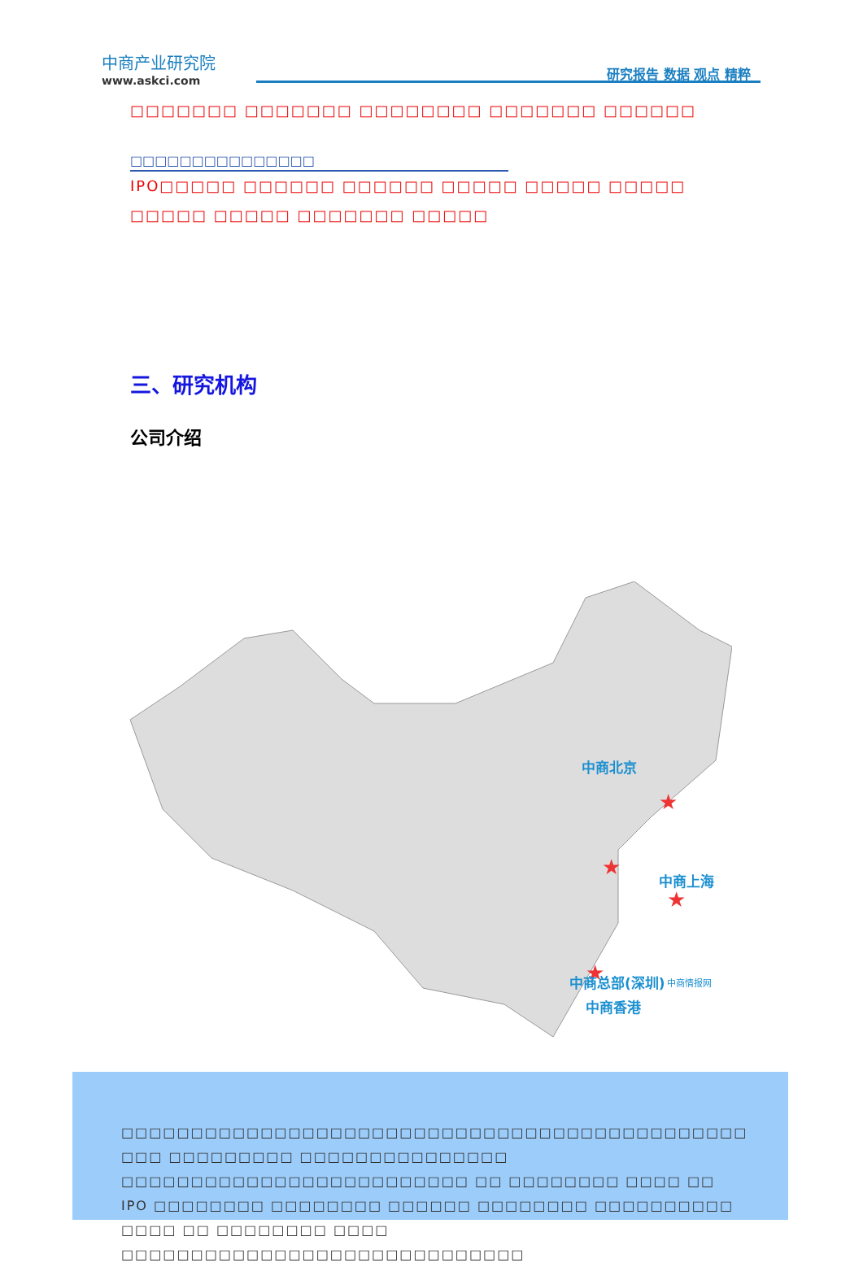中商产业研究院
www.askci.com
研究报告 数据 观点 精粹
□□□□□□□ □□□□□□□ □□□□□□□□ □□□□□□□ □□□□□□
□□□□□□□□□□□□□□□
IPO□□□□□ □□□□□□ □□□□□□ □□□□□ □□□□□ □□□□□ □□□□□ □□□□□ □□□□□□□ □□□□□
三、研究机构
公司介绍
★
★
★
★
中商北京
中商上海
中商总部(深圳)
中商情报网
中商香港
　□□□□□□□□□□□□□□□□□□□□□□□□□□□□□□□□□□□□□□□□□□□□□ □□□ □□□□□□□□□ □□□□□□□□□□□□□□□ □□□□□□□□□□□□□□□□□□□□□□□□□ □□ □□□□□□□□ □□□□ □□ IPO □□□□□□□□ □□□□□□□□ □□□□□□ □□□□□□□□ □□□□□□□□□□ □□□□ □□ □□□□□□□□ □□□□ □□□□□□□□□□□□□□□□□□□□□□□□□□□□□